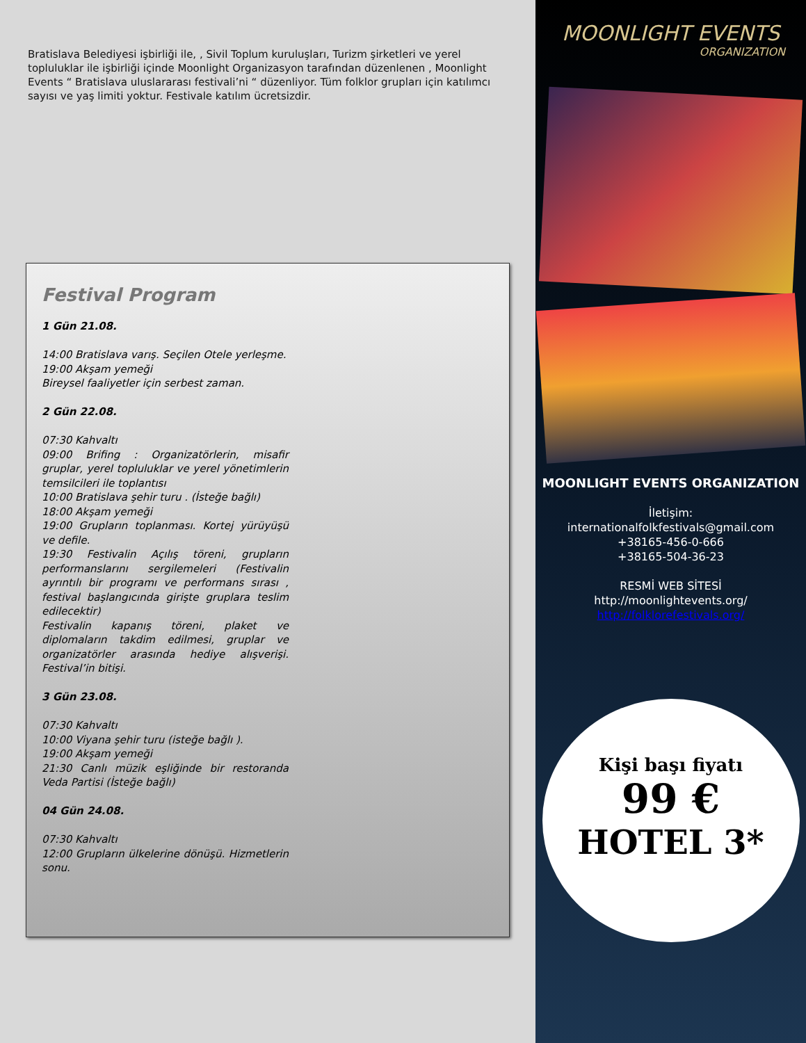Bratislava Belediyesi işbirliği ile, , Sivil Toplum kuruluşları, Turizm şirketleri ve yerel topluluklar ile işbirliği içinde Moonlight Organizasyon tarafından düzenlenen , Moonlight Events “ Bratislava uluslararası festivali’ni “ düzenliyor. Tüm folklor grupları için katılımcı sayısı ve yaş limiti yoktur. Festivale katılım ücretsizdir.
Festival Program
1 Gün 21.08.
14:00 Bratislava varış. Seçilen Otele yerleşme.
19:00 Akşam yemeği
Bireysel faaliyetler için serbest zaman.
2 Gün 22.08.
07:30 Kahvaltı
09:00 Brifing : Organizatörlerin, misafir gruplar, yerel topluluklar ve yerel yönetimlerin temsilcileri ile toplantısı
10:00 Bratislava şehir turu . (İsteğe bağlı)
18:00 Akşam yemeği
19:00 Grupların toplanması. Kortej yürüyüşü ve defile.
19:30 Festivalin Açılış töreni, grupların performanslarını sergilemeleri (Festivalin ayrıntılı bir programı ve performans sırası , festival başlangıcında girişte gruplara teslim edilecektir)
Festivalin kapanış töreni, plaket ve diplomaların takdim edilmesi, gruplar ve organizatörler arasında hediye alışverişi. Festival’in bitişi.
3 Gün 23.08.
07:30 Kahvaltı
10:00 Viyana şehir turu (isteğe bağlı ).
19:00 Akşam yemeği
21:30 Canlı müzik eşliğinde bir restoranda Veda Partisi (İsteğe bağlı)
04 Gün 24.08.
07:30 Kahvaltı
12:00 Grupların ülkelerine dönüşü. Hizmetlerin sonu.
MOONLIGHT EVENTS
ORGANIZATION
MOONLIGHT EVENTS ORGANIZATION
İletişim:
internationalfolkfestivals@gmail.com
+38165-456-0-666
+38165-504-36-23
RESMİ WEB SİTESİ
http://moonlightevents.org/
http://folklorefestivals.org/
Kişi başı fiyatı
99 €
HOTEL 3*